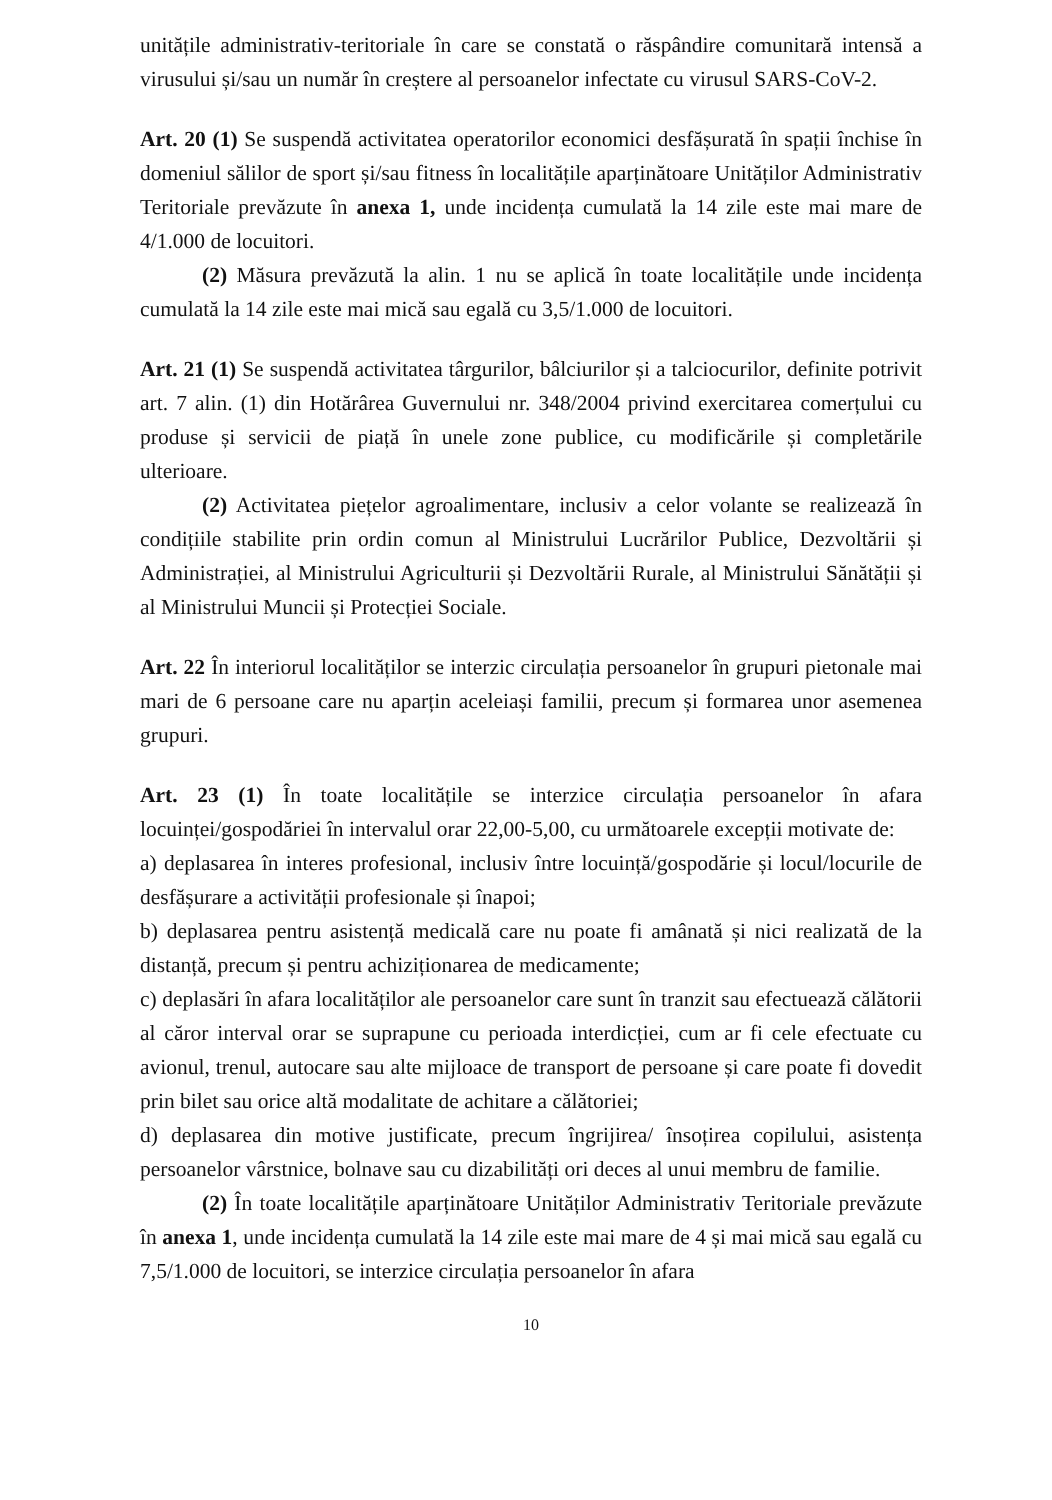unitățile administrativ-teritoriale în care se constată o răspândire comunitară intensă a virusului și/sau un număr în creștere al persoanelor infectate cu virusul SARS-CoV-2.
Art. 20 (1) Se suspendă activitatea operatorilor economici desfășurată în spații închise în domeniul sălilor de sport și/sau fitness în localitățile aparținătoare Unităților Administrativ Teritoriale prevăzute în anexa 1, unde incidența cumulată la 14 zile este mai mare de 4/1.000 de locuitori.
(2) Măsura prevăzută la alin. 1 nu se aplică în toate localitățile unde incidența cumulată la 14 zile este mai mică sau egală cu 3,5/1.000 de locuitori.
Art. 21 (1) Se suspendă activitatea târgurilor, bâlciurilor și a talciocurilor, definite potrivit art. 7 alin. (1) din Hotărârea Guvernului nr. 348/2004 privind exercitarea comerțului cu produse și servicii de piață în unele zone publice, cu modificările și completările ulterioare.
(2) Activitatea piețelor agroalimentare, inclusiv a celor volante se realizează în condițiile stabilite prin ordin comun al Ministrului Lucrărilor Publice, Dezvoltării și Administrației, al Ministrului Agriculturii și Dezvoltării Rurale, al Ministrului Sănătății și al Ministrului Muncii și Protecției Sociale.
Art. 22 În interiorul localităților se interzic circulația persoanelor în grupuri pietonale mai mari de 6 persoane care nu aparțin aceleiași familii, precum și formarea unor asemenea grupuri.
Art. 23 (1) În toate localitățile se interzice circulația persoanelor în afara locuinței/gospodăriei în intervalul orar 22,00-5,00, cu următoarele excepții motivate de:
a) deplasarea în interes profesional, inclusiv între locuință/gospodărie și locul/locurile de desfășurare a activității profesionale și înapoi;
b) deplasarea pentru asistență medicală care nu poate fi amânată și nici realizată de la distanță, precum și pentru achiziționarea de medicamente;
c) deplasări în afara localităților ale persoanelor care sunt în tranzit sau efectuează călătorii al căror interval orar se suprapune cu perioada interdicției, cum ar fi cele efectuate cu avionul, trenul, autocare sau alte mijloace de transport de persoane și care poate fi dovedit prin bilet sau orice altă modalitate de achitare a călătoriei;
d) deplasarea din motive justificate, precum îngrijirea/ însoțirea copilului, asistența persoanelor vârstnice, bolnave sau cu dizabilități ori deces al unui membru de familie.
(2) În toate localitățile aparținătoare Unităților Administrativ Teritoriale prevăzute în anexa 1, unde incidența cumulată la 14 zile este mai mare de 4 și mai mică sau egală cu 7,5/1.000 de locuitori, se interzice circulația persoanelor în afara
10